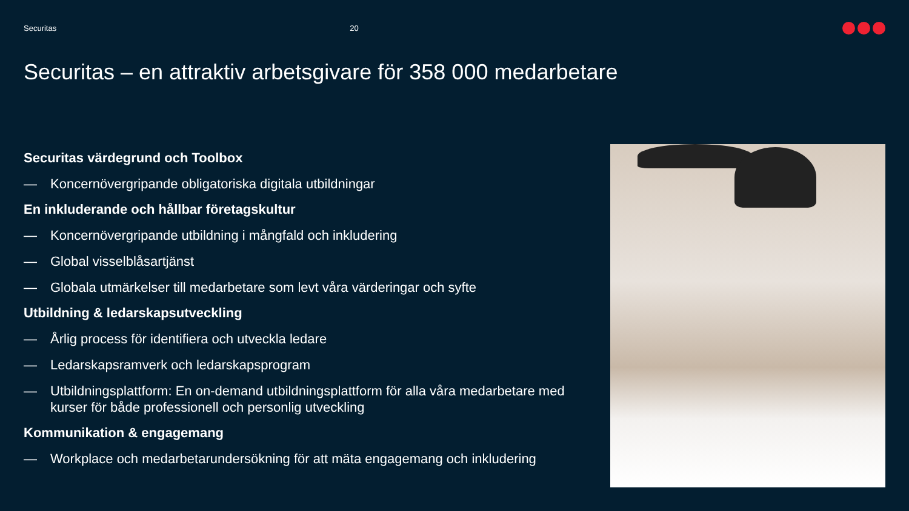Securitas 20
Securitas – en attraktiv arbetsgivare för 358 000 medarbetare
Securitas värdegrund och Toolbox
— Koncernövergripande obligatoriska digitala utbildningar
En inkluderande och hållbar företagskultur
— Koncernövergripande utbildning i mångfald och inkludering
— Global visselblåsartjänst
— Globala utmärkelser till medarbetare som levt våra värderingar och syfte
Utbildning & ledarskapsutveckling
— Årlig process för identifiera och utveckla ledare
— Ledarskapsramverk och ledarskapsprogram
— Utbildningsplattform: En on-demand utbildningsplattform för alla våra medarbetare med kurser för både professionell och personlig utveckling
Kommunikation & engagemang
— Workplace och medarbetarundersökning för att mäta engagemang och inkludering